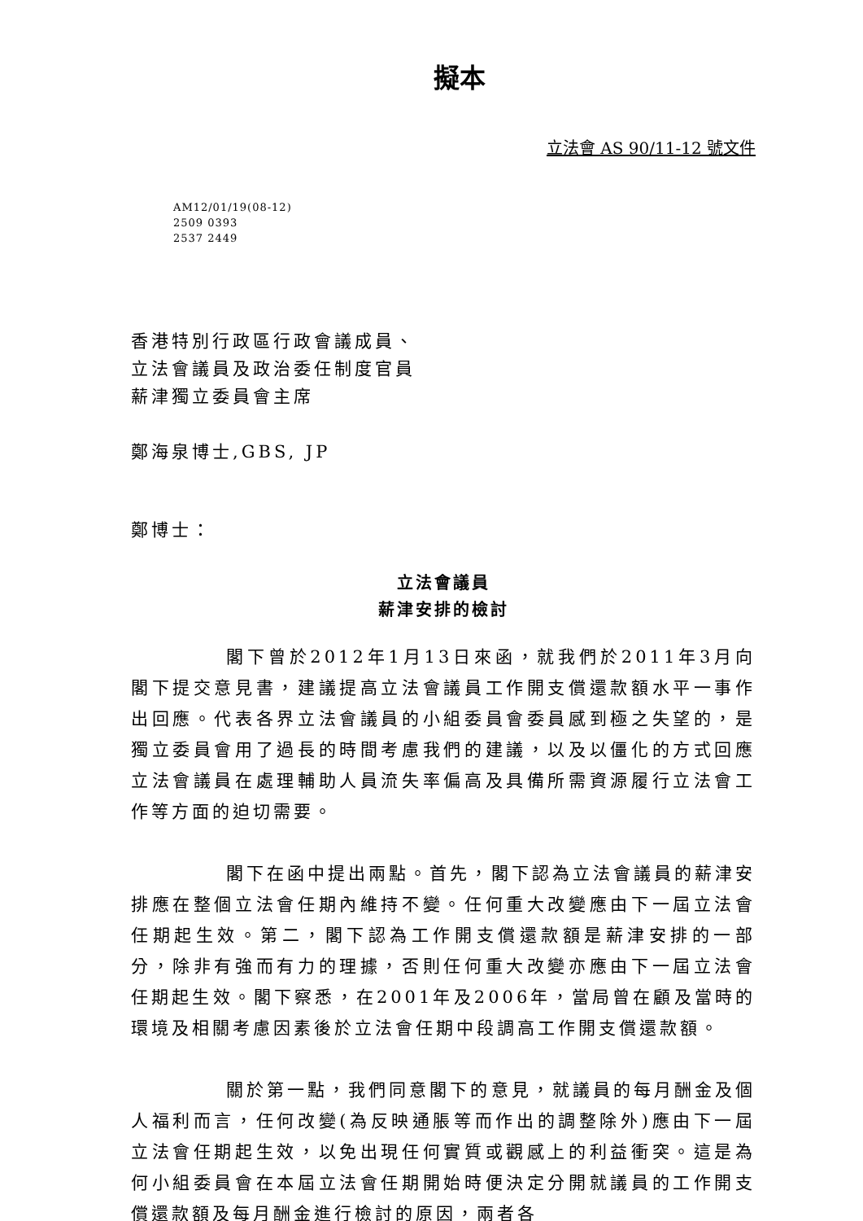擬本
立法會 AS 90/11-12 號文件
AM12/01/19(08-12)
2509 0393
2537 2449
香港特別行政區行政會議成員、
立法會議員及政治委任制度官員
薪津獨立委員會主席
鄭海泉博士,GBS, JP
鄭博士：
立法會議員
薪津安排的檢討
閣下曾於2012年1月13日來函，就我們於2011年3月向閣下提交意見書，建議提高立法會議員工作開支償還款額水平一事作出回應。代表各界立法會議員的小組委員會委員感到極之失望的，是獨立委員會用了過長的時間考慮我們的建議，以及以僵化的方式回應立法會議員在處理輔助人員流失率偏高及具備所需資源履行立法會工作等方面的迫切需要。
閣下在函中提出兩點。首先，閣下認為立法會議員的薪津安排應在整個立法會任期內維持不變。任何重大改變應由下一屆立法會任期起生效。第二，閣下認為工作開支償還款額是薪津安排的一部分，除非有強而有力的理據，否則任何重大改變亦應由下一屆立法會任期起生效。閣下察悉，在2001年及2006年，當局曾在顧及當時的環境及相關考慮因素後於立法會任期中段調高工作開支償還款額。
關於第一點，我們同意閣下的意見，就議員的每月酬金及個人福利而言，任何改變(為反映通脹等而作出的調整除外)應由下一屆立法會任期起生效，以免出現任何實質或觀感上的利益衝突。這是為何小組委員會在本屆立法會任期開始時便決定分開就議員的工作開支償還款額及每月酬金進行檢討的原因，兩者各